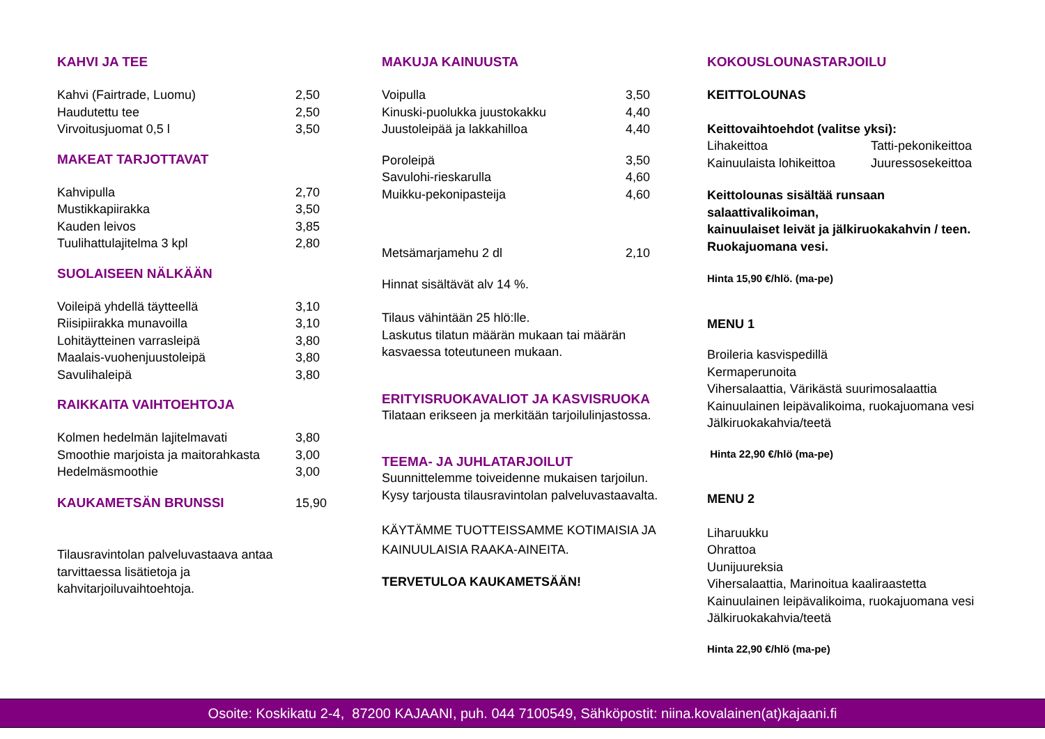KAHVI JA TEE
| Kahvi (Fairtrade, Luomu) | 2,50 |
| Haudutettu tee | 2,50 |
| Virvoitusjuomat 0,5 l | 3,50 |
MAKEAT TARJOTTAVAT
| Kahvipulla | 2,70 |
| Mustikkapiirakka | 3,50 |
| Kauden leivos | 3,85 |
| Tuulihattulajitelma 3 kpl | 2,80 |
SUOLAISEEN NÄLKÄÄN
| Voileipä yhdellä täytteellä | 3,10 |
| Riisipiirakka munavoilla | 3,10 |
| Lohitäytteinen varrasleipä | 3,80 |
| Maalais-vuohenjuustoleipä | 3,80 |
| Savulihaleipä | 3,80 |
RAIKKAITA VAIHTOEHTOJA
| Kolmen hedelmän lajitelmavati | 3,80 |
| Smoothie marjoista ja maitorahkasta | 3,00 |
| Hedelmäsmoothie | 3,00 |
| KAUKAMETSÄN BRUNSSI | 15,90 |
Tilausravintolan palveluvastaava antaa
tarvittaessa lisätietoja ja kahvitarjoiluvaihtoehtoja.
MAKUJA KAINUUSTA
| Voipulla | 3,50 |
| Kinuski-puolukka juustokakku | 4,40 |
| Juustoleipää ja lakkahilloa | 4,40 |
| Poroleipä | 3,50 |
| Savulohi-rieskarulla | 4,60 |
| Muikku-pekonipasteija | 4,60 |
| Metsämarjamehu 2 dl | 2,10 |
Hinnat sisältävät alv 14 %.
Tilaus vähintään 25 hlö:lle.
Laskutus tilatun määrän mukaan tai määrän
kasvaessa toteutuneen mukaan.
ERITYISRUOKAVALIOT JA KASVISRUOKA
Tilataan erikseen ja merkitään tarjoilulinjastossa.
TEEMA- JA JUHLATARJOILUT
Suunnittelemme toiveidenne mukaisen tarjoilun.
Kysy tarjousta tilausravintolan palveluvastaavalta.
KÄYTÄMME TUOTTEISSAMME KOTIMAISIA JA
KAINUULAISIA RAAKA-AINEITA.
TERVETULOA KAUKAMETSÄÄN!
KOKOUSLOUNASTARJOILU
KEITTOLOUNAS
Keittovaihtoehdot (valitse yksi):
| Lihakeittoa | Tatti-pekonikeittoa |
| Kainuulaista lohikeittoa | Juuressosekeittoa |
Keittolounas sisältää runsaan salaattivalikoiman,
kainuulaiset leivät ja jälkiruokakahvin / teen.
Ruokajuomana vesi.
Hinta 15,90 €/hlö. (ma-pe)
MENU 1
Broileria kasvispedillä
Kermaperunoita
Vihersalaattia, Värikästä suurimosalaattia
Kainuulainen leipävalikoima, ruokajuomana vesi
Jälkiruokakahvia/teetä
Hinta 22,90 €/hlö (ma-pe)
MENU 2
Liharuukku
Ohrattoa
Uunijuureksia
Vihersalaattia, Marinoitua kaaliraastetta
Kainuulainen leipävalikoima, ruokajuomana vesi
Jälkiruokakahvia/teetä
Hinta 22,90 €/hlö (ma-pe)
Osoite: Koskikatu 2-4, 87200 KAJAANI, puh. 044 7100549, Sähköpostit: niina.kovalainen(at)kajaani.fi